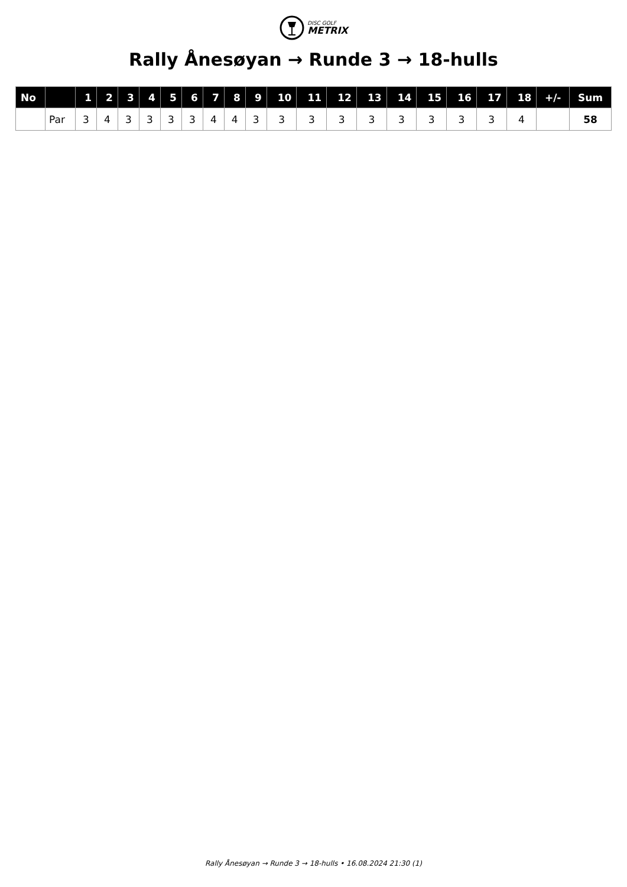DISC GOLF
METRIX
Rally Ånesøyan → Runde 3 → 18-hulls
| No | | 1 | 2 | 3 | 4 | 5 | 6 | 7 | 8 | 9 | 10 | 11 | 12 | 13 | 14 | 15 | 16 | 17 | 18 | +/- | Sum |
| --- | --- | --- | --- | --- | --- | --- | --- | --- | --- | --- | --- | --- | --- | --- | --- | --- | --- | --- | --- | --- | --- |
| | Par | 3 | 4 | 3 | 3 | 3 | 3 | 4 | 4 | 3 | 3 | 3 | 3 | 3 | 3 | 3 | 3 | 3 | 4 | | 58 |
Rally Ånesøyan → Runde 3 → 18-hulls • 16.08.2024 21:30 (1)